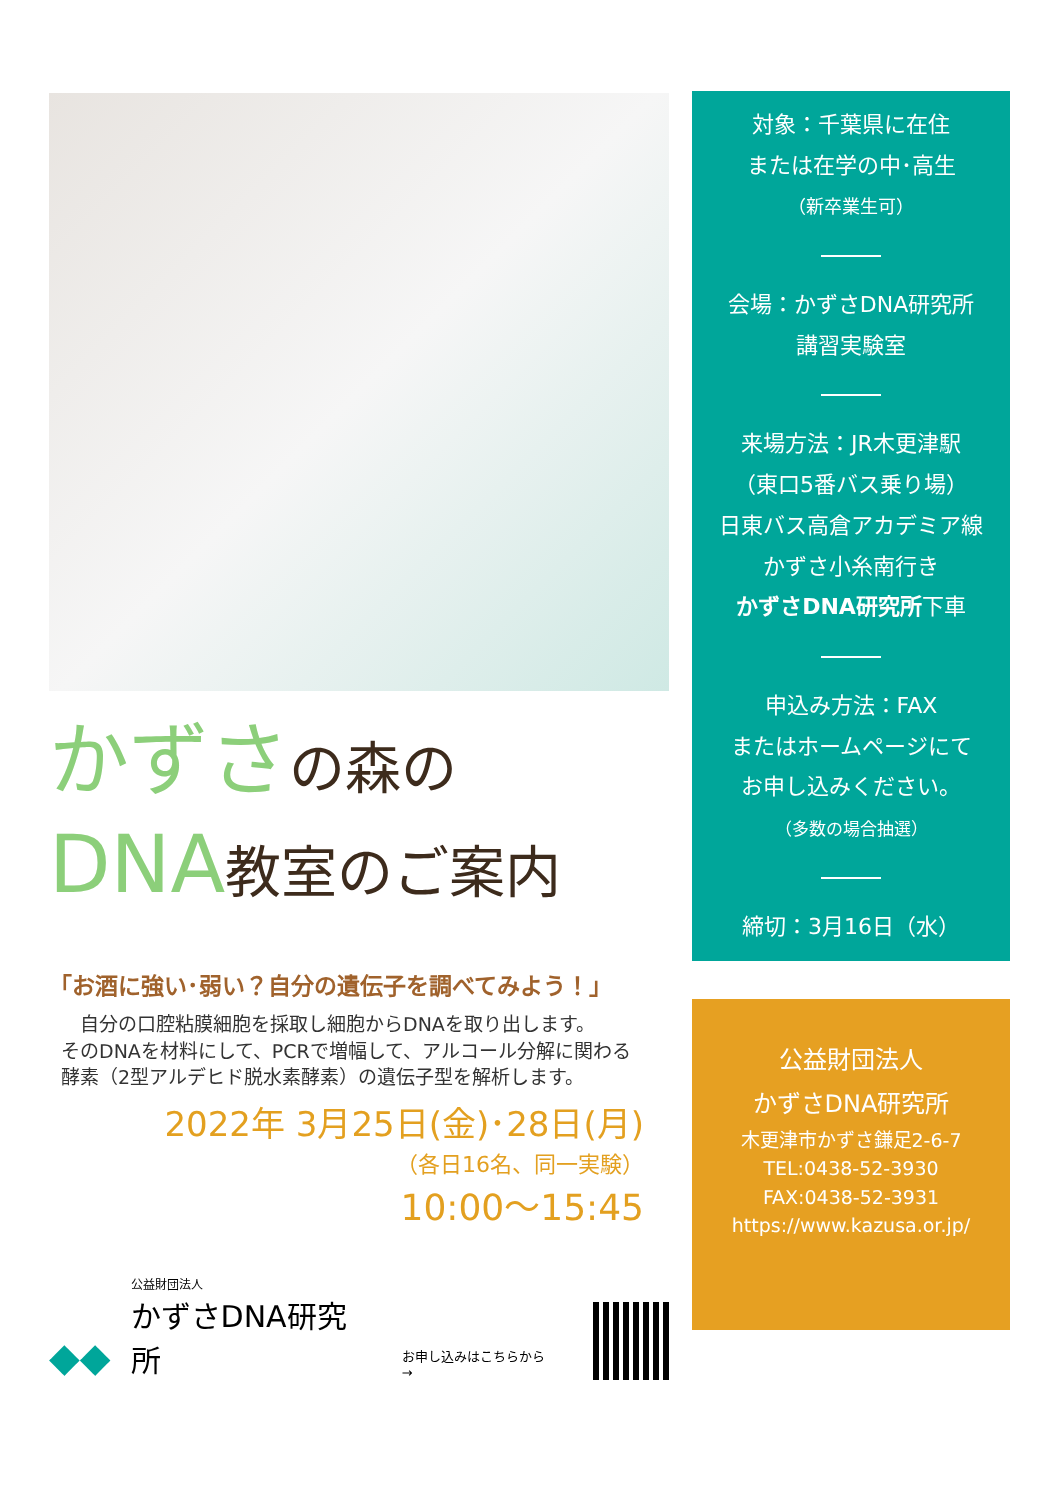かずさの森の
DNA教室のご案内
「お酒に強い･弱い？自分の遺伝子を調べてみよう！」
　自分の口腔粘膜細胞を採取し細胞からDNAを取り出します。
そのDNAを材料にして、PCRで増幅して、アルコール分解に関わる
酵素（2型アルデヒド脱水素酵素）の遺伝子型を解析します。
2022年 3月25日(金)･28日(月)
（各日16名、同一実験）
10:00～15:45
◆◆
公益財団法人
かずさDNA研究所
お申し込みはこちらから→
対象：千葉県に在住
または在学の中･高生
（新卒業生可）
会場：かずさDNA研究所
講習実験室
来場方法：JR木更津駅
（東口5番バス乗り場）
日東バス高倉アカデミア線
かずさ小糸南行き
かずさDNA研究所下車
申込み方法：FAX
またはホームページにて
お申し込みください。
（多数の場合抽選）
締切：3月16日（水）
公益財団法人
かずさDNA研究所
木更津市かずさ鎌足2-6-7
TEL:0438-52-3930
FAX:0438-52-3931
https://www.kazusa.or.jp/